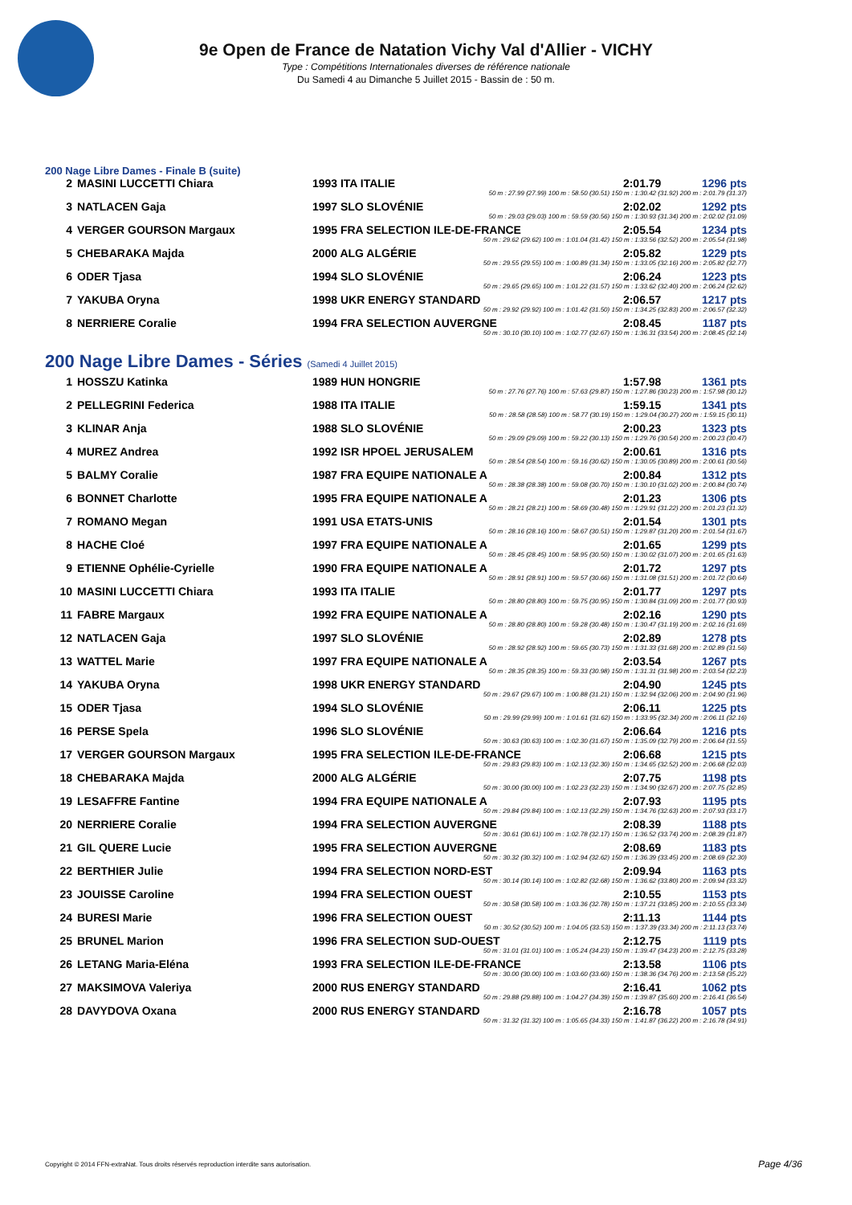9e Open de France de Natation Vichy Val d'Allier - VICHY
Type : Compétitions Internationales diverses de référence nationale
Du Samedi 4 au Dimanche 5 Juillet 2015 - Bassin de : 50 m.
200 Nage Libre Dames - Finale B (suite)
| 2 | MASINI LUCCETTI Chiara | 1993 ITA ITALIE | 2:01.79 | 1296 pts |
| 50 m : 27.99 (27.99) 100 m : 58.50 (30.51) 150 m : 1:30.42 (31.92) 200 m : 2:01.79 (31.37) | | | | |
| 3 | NATLACEN Gaja | 1997 SLO SLOVÉNIE | 2:02.02 | 1292 pts |
| 50 m : 29.03 (29.03) 100 m : 59.59 (30.56) 150 m : 1:30.93 (31.34) 200 m : 2:02.02 (31.09) | | | | |
| 4 | VERGER GOURSON Margaux | 1995 FRA SELECTION ILE-DE-FRANCE | 2:05.54 | 1234 pts |
| 50 m : 29.62 (29.62) 100 m : 1:01.04 (31.42) 150 m : 1:33.56 (32.52) 200 m : 2:05.54 (31.98) | | | | |
| 5 | CHEBARAKA Majda | 2000 ALG ALGÉRIE | 2:05.82 | 1229 pts |
| 50 m : 29.55 (29.55) 100 m : 1:00.89 (31.34) 150 m : 1:33.05 (32.16) 200 m : 2:05.82 (32.77) | | | | |
| 6 | ODER Tjasa | 1994 SLO SLOVÉNIE | 2:06.24 | 1223 pts |
| 50 m : 29.65 (29.65) 100 m : 1:01.22 (31.57) 150 m : 1:33.62 (32.40) 200 m : 2:06.24 (32.62) | | | | |
| 7 | YAKUBA Oryna | 1998 UKR ENERGY STANDARD | 2:06.57 | 1217 pts |
| 50 m : 29.92 (29.92) 100 m : 1:01.42 (31.50) 150 m : 1:34.25 (32.83) 200 m : 2:06.57 (32.32) | | | | |
| 8 | NERRIERE Coralie | 1994 FRA SELECTION AUVERGNE | 2:08.45 | 1187 pts |
| 50 m : 30.10 (30.10) 100 m : 1:02.77 (32.67) 150 m : 1:36.31 (33.54) 200 m : 2:08.45 (32.14) | | | | |
200 Nage Libre Dames - Séries (Samedi 4 Juillet 2015)
| 1 | HOSSZU Katinka | 1989 HUN HONGRIE | 1:57.98 | 1361 pts |
| 50 m : 27.76 (27.76) 100 m : 57.63 (29.87) 150 m : 1:27.86 (30.23) 200 m : 1:57.98 (30.12) | | | | |
| 2 | PELLEGRINI Federica | 1988 ITA ITALIE | 1:59.15 | 1341 pts |
| 50 m : 28.58 (28.58) 100 m : 58.77 (30.19) 150 m : 1:29.04 (30.27) 200 m : 1:59.15 (30.11) | | | | |
| 3 | KLINAR Anja | 1988 SLO SLOVÉNIE | 2:00.23 | 1323 pts |
| 50 m : 29.09 (29.09) 100 m : 59.22 (30.13) 150 m : 1:29.76 (30.54) 200 m : 2:00.23 (30.47) | | | | |
| 4 | MUREZ Andrea | 1992 ISR HPOEL JERUSALEM | 2:00.61 | 1316 pts |
| 50 m : 28.54 (28.54) 100 m : 59.16 (30.62) 150 m : 1:30.05 (30.89) 200 m : 2:00.61 (30.56) | | | | |
| 5 | BALMY Coralie | 1987 FRA EQUIPE NATIONALE A | 2:00.84 | 1312 pts |
| 50 m : 28.38 (28.38) 100 m : 59.08 (30.70) 150 m : 1:30.10 (31.02) 200 m : 2:00.84 (30.74) | | | | |
| 6 | BONNET Charlotte | 1995 FRA EQUIPE NATIONALE A | 2:01.23 | 1306 pts |
| 50 m : 28.21 (28.21) 100 m : 58.69 (30.48) 150 m : 1:29.91 (31.22) 200 m : 2:01.23 (31.32) | | | | |
| 7 | ROMANO Megan | 1991 USA ETATS-UNIS | 2:01.54 | 1301 pts |
| 50 m : 28.16 (28.16) 100 m : 58.67 (30.51) 150 m : 1:29.87 (31.20) 200 m : 2:01.54 (31.67) | | | | |
| 8 | HACHE Cloé | 1997 FRA EQUIPE NATIONALE A | 2:01.65 | 1299 pts |
| 50 m : 28.45 (28.45) 100 m : 58.95 (30.50) 150 m : 1:30.02 (31.07) 200 m : 2:01.65 (31.63) | | | | |
| 9 | ETIENNE Ophélie-Cyrielle | 1990 FRA EQUIPE NATIONALE A | 2:01.72 | 1297 pts |
| 50 m : 28.91 (28.91) 100 m : 59.57 (30.66) 150 m : 1:31.08 (31.51) 200 m : 2:01.72 (30.64) | | | | |
| 10 | MASINI LUCCETTI Chiara | 1993 ITA ITALIE | 2:01.77 | 1297 pts |
| 50 m : 28.80 (28.80) 100 m : 59.75 (30.95) 150 m : 1:30.84 (31.09) 200 m : 2:01.77 (30.93) | | | | |
| 11 | FABRE Margaux | 1992 FRA EQUIPE NATIONALE A | 2:02.16 | 1290 pts |
| 50 m : 28.80 (28.80) 100 m : 59.28 (30.48) 150 m : 1:30.47 (31.19) 200 m : 2:02.16 (31.69) | | | | |
| 12 | NATLACEN Gaja | 1997 SLO SLOVÉNIE | 2:02.89 | 1278 pts |
| 50 m : 28.92 (28.92) 100 m : 59.65 (30.73) 150 m : 1:31.33 (31.68) 200 m : 2:02.89 (31.56) | | | | |
| 13 | WATTEL Marie | 1997 FRA EQUIPE NATIONALE A | 2:03.54 | 1267 pts |
| 50 m : 28.35 (28.35) 100 m : 59.33 (30.98) 150 m : 1:31.31 (31.98) 200 m : 2:03.54 (32.23) | | | | |
| 14 | YAKUBA Oryna | 1998 UKR ENERGY STANDARD | 2:04.90 | 1245 pts |
| 50 m : 29.67 (29.67) 100 m : 1:00.88 (31.21) 150 m : 1:32.94 (32.06) 200 m : 2:04.90 (31.96) | | | | |
| 15 | ODER Tjasa | 1994 SLO SLOVÉNIE | 2:06.11 | 1225 pts |
| 50 m : 29.99 (29.99) 100 m : 1:01.61 (31.62) 150 m : 1:33.95 (32.34) 200 m : 2:06.11 (32.16) | | | | |
| 16 | PERSE Spela | 1996 SLO SLOVÉNIE | 2:06.64 | 1216 pts |
| 50 m : 30.63 (30.63) 100 m : 1:02.30 (31.67) 150 m : 1:35.09 (32.79) 200 m : 2:06.64 (31.55) | | | | |
| 17 | VERGER GOURSON Margaux | 1995 FRA SELECTION ILE-DE-FRANCE | 2:06.68 | 1215 pts |
| 50 m : 29.83 (29.83) 100 m : 1:02.13 (32.30) 150 m : 1:34.65 (32.52) 200 m : 2:06.68 (32.03) | | | | |
| 18 | CHEBARAKA Majda | 2000 ALG ALGÉRIE | 2:07.75 | 1198 pts |
| 50 m : 30.00 (30.00) 100 m : 1:02.23 (32.23) 150 m : 1:34.90 (32.67) 200 m : 2:07.75 (32.85) | | | | |
| 19 | LESAFFRE Fantine | 1994 FRA EQUIPE NATIONALE A | 2:07.93 | 1195 pts |
| 50 m : 29.84 (29.84) 100 m : 1:02.13 (32.29) 150 m : 1:34.76 (32.63) 200 m : 2:07.93 (33.17) | | | | |
| 20 | NERRIERE Coralie | 1994 FRA SELECTION AUVERGNE | 2:08.39 | 1188 pts |
| 50 m : 30.61 (30.61) 100 m : 1:02.78 (32.17) 150 m : 1:36.52 (33.74) 200 m : 2:08.39 (31.87) | | | | |
| 21 | GIL QUERE Lucie | 1995 FRA SELECTION AUVERGNE | 2:08.69 | 1183 pts |
| 50 m : 30.32 (30.32) 100 m : 1:02.94 (32.62) 150 m : 1:36.39 (33.45) 200 m : 2:08.69 (32.30) | | | | |
| 22 | BERTHIER Julie | 1994 FRA SELECTION NORD-EST | 2:09.94 | 1163 pts |
| 50 m : 30.14 (30.14) 100 m : 1:02.82 (32.68) 150 m : 1:36.62 (33.80) 200 m : 2:09.94 (33.32) | | | | |
| 23 | JOUISSE Caroline | 1994 FRA SELECTION OUEST | 2:10.55 | 1153 pts |
| 50 m : 30.58 (30.58) 100 m : 1:03.36 (32.78) 150 m : 1:37.21 (33.85) 200 m : 2:10.55 (33.34) | | | | |
| 24 | BURESI Marie | 1996 FRA SELECTION OUEST | 2:11.13 | 1144 pts |
| 50 m : 30.52 (30.52) 100 m : 1:04.05 (33.53) 150 m : 1:37.39 (33.34) 200 m : 2:11.13 (33.74) | | | | |
| 25 | BRUNEL Marion | 1996 FRA SELECTION SUD-OUEST | 2:12.75 | 1119 pts |
| 50 m : 31.01 (31.01) 100 m : 1:05.24 (34.23) 150 m : 1:39.47 (34.23) 200 m : 2:12.75 (33.28) | | | | |
| 26 | LETANG Maria-Eléna | 1993 FRA SELECTION ILE-DE-FRANCE | 2:13.58 | 1106 pts |
| 50 m : 30.00 (30.00) 100 m : 1:03.60 (33.60) 150 m : 1:38.36 (34.76) 200 m : 2:13.58 (35.22) | | | | |
| 27 | MAKSIMOVA Valeriya | 2000 RUS ENERGY STANDARD | 2:16.41 | 1062 pts |
| 50 m : 29.88 (29.88) 100 m : 1:04.27 (34.39) 150 m : 1:39.87 (35.60) 200 m : 2:16.41 (36.54) | | | | |
| 28 | DAVYDOVA Oxana | 2000 RUS ENERGY STANDARD | 2:16.78 | 1057 pts |
| 50 m : 31.32 (31.32) 100 m : 1:05.65 (34.33) 150 m : 1:41.87 (36.22) 200 m : 2:16.78 (34.91) | | | | |
Copyright © 2014 FFN-extraNat. Tous droits réservés reproduction interdite sans autorisation.
Page 4/36